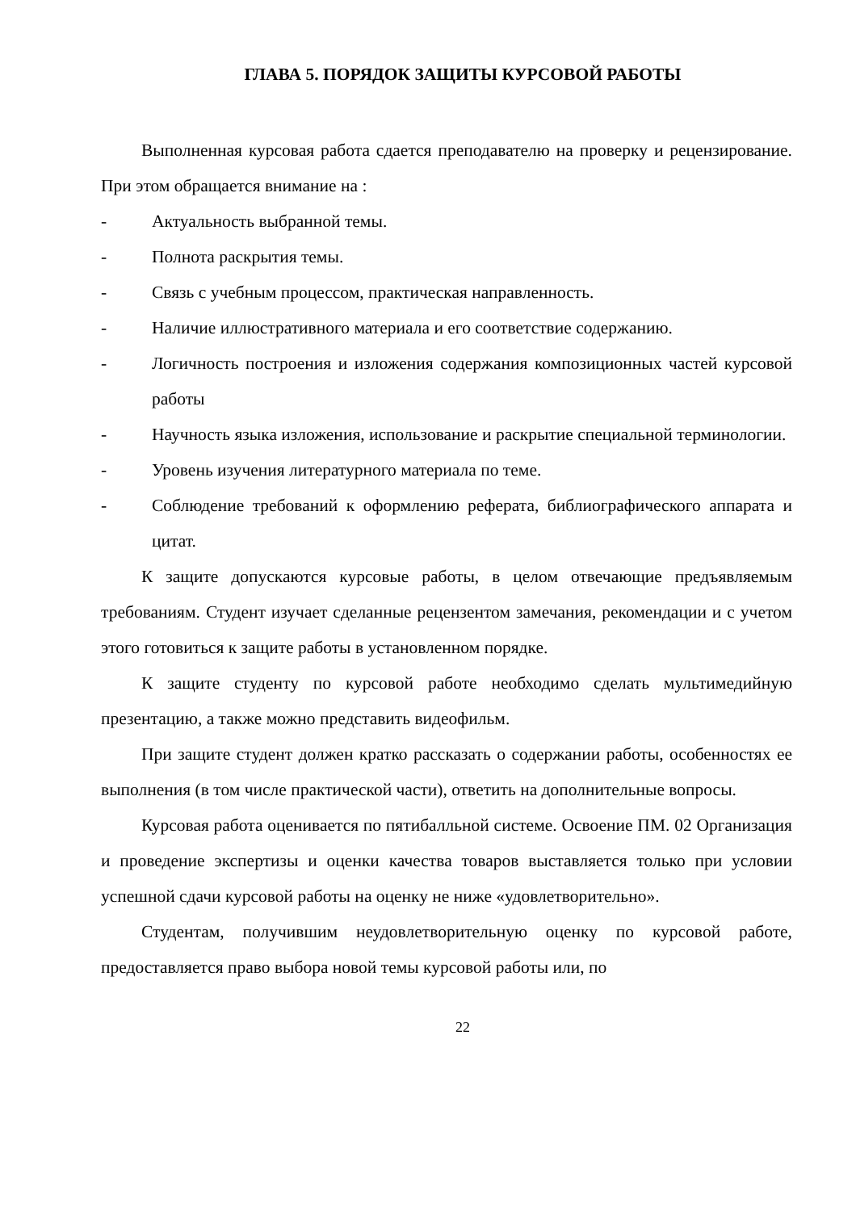ГЛАВА 5. ПОРЯДОК ЗАЩИТЫ КУРСОВОЙ РАБОТЫ
Выполненная курсовая работа сдается преподавателю на проверку и рецензирование. При этом обращается внимание на :
- Актуальность выбранной темы.
- Полнота раскрытия темы.
- Связь с учебным процессом, практическая направленность.
- Наличие иллюстративного материала и его соответствие содержанию.
- Логичность построения и изложения содержания композиционных частей курсовой работы
- Научность языка изложения, использование и раскрытие специальной терминологии.
- Уровень изучения литературного материала по теме.
- Соблюдение требований к оформлению реферата, библиографического аппарата и цитат.
К защите допускаются курсовые работы, в целом отвечающие предъявляемым требованиям. Студент изучает сделанные рецензентом замечания, рекомендации и с учетом этого готовиться к защите работы в установленном порядке.
К защите студенту по курсовой работе необходимо сделать мультимедийную презентацию, а также можно представить видеофильм.
При защите студент должен кратко рассказать о содержании работы, особенностях ее выполнения (в том числе практической части), ответить на дополнительные вопросы.
Курсовая работа оценивается по пятибалльной системе. Освоение ПМ. 02 Организация и проведение экспертизы и оценки качества товаров выставляется только при условии успешной сдачи курсовой работы на оценку не ниже «удовлетворительно».
Студентам, получившим неудовлетворительную оценку по курсовой работе, предоставляется право выбора новой темы курсовой работы или, по
22